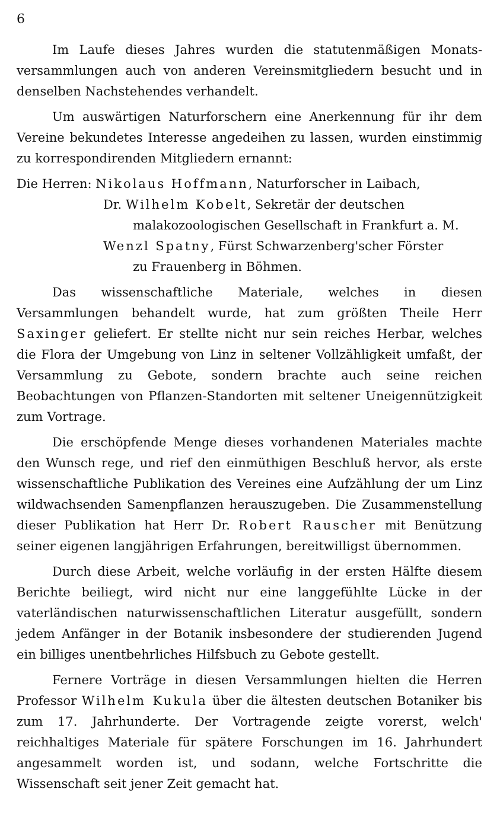6
Im Laufe dieses Jahres wurden die statutenmäßigen Monats-versammlungen auch von anderen Vereinsmitgliedern besucht und in denselben Nachstehendes verhandelt.
Um auswärtigen Naturforschern eine Anerkennung für ihr dem Vereine bekundetes Interesse angedeihen zu lassen, wurden einstimmig zu korrespondirenden Mitgliedern ernannt:
Die Herren: Nikolaus Hoffmann, Naturforscher in Laibach,
Dr. Wilhelm Kobelt, Sekretär der deutschen
malakozoologischen Gesellschaft in Frankfurt a. M.
Wenzl Spatny, Fürst Schwarzenberg'scher Förster
zu Frauenberg in Böhmen.
Das wissenschaftliche Materiale, welches in diesen Versammlungen behandelt wurde, hat zum größten Theile Herr Saxinger geliefert. Er stellte nicht nur sein reiches Herbar, welches die Flora der Umgebung von Linz in seltener Vollzähligkeit umfaßt, der Versammlung zu Gebote, sondern brachte auch seine reichen Beobachtungen von Pflanzen-Standorten mit seltener Uneigennützigkeit zum Vortrage.
Die erschöpfende Menge dieses vorhandenen Materiales machte den Wunsch rege, und rief den einmüthigen Beschluß hervor, als erste wissenschaftliche Publikation des Vereines eine Aufzählung der um Linz wildwachsenden Samenpflanzen herauszugeben. Die Zusammenstellung dieser Publikation hat Herr Dr. Robert Rauscher mit Benützung seiner eigenen langjährigen Erfahrungen, bereitwilligst übernommen.
Durch diese Arbeit, welche vorläufig in der ersten Hälfte diesem Berichte beiliegt, wird nicht nur eine langgefühlte Lücke in der vaterländischen naturwissenschaftlichen Literatur ausgefüllt, sondern jedem Anfänger in der Botanik insbesondere der studierenden Jugend ein billiges unentbehrliches Hilfsbuch zu Gebote gestellt.
Fernere Vorträge in diesen Versammlungen hielten die Herren Professor Wilhelm Kukula über die ältesten deutschen Botaniker bis zum 17. Jahrhunderte. Der Vortragende zeigte vorerst, welch' reichhaltiges Materiale für spätere Forschungen im 16. Jahrhundert angesammelt worden ist, und sodann, welche Fortschritte die Wissenschaft seit jener Zeit gemacht hat.